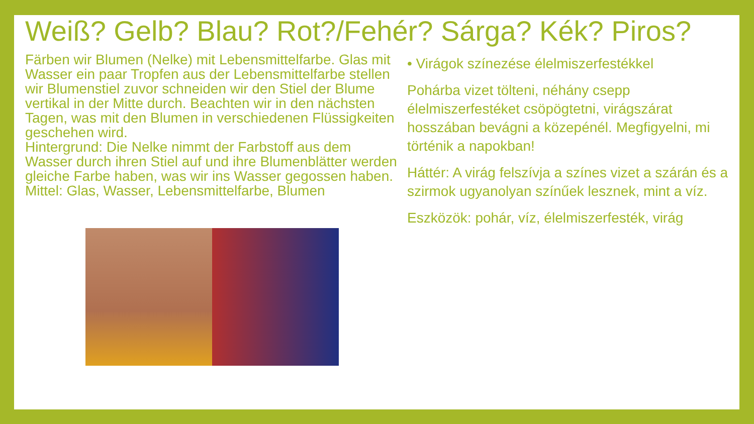Weiß? Gelb? Blau? Rot?/Fehér? Sárga? Kék? Piros?
Färben wir Blumen (Nelke) mit Lebensmittelfarbe. Glas mit Wasser ein paar Tropfen aus der Lebensmittelfarbe stellen wir Blumenstiel zuvor schneiden wir den Stiel der Blume vertikal in der Mitte durch. Beachten wir in den nächsten Tagen, was mit den Blumen in verschiedenen Flüssigkeiten geschehen wird.
Hintergrund: Die Nelke nimmt der Farbstoff aus dem Wasser durch ihren Stiel auf und ihre Blumenblätter werden gleiche Farbe haben, was wir ins Wasser gegossen haben.
Mittel: Glas, Wasser, Lebensmittelfarbe, Blumen
• Virágok színezése élelmiszerfestékkel
Pohárba vizet tölteni, néhány csepp élelmiszerfestéket csöpögtetni, virágszárat hosszában bevágni a közepénél. Megfigyelni, mi történik a napokban!
Háttér: A virág felszívja a színes vizet a szárán és a szirmok ugyanolyan színűek lesznek, mint a víz.
Eszközök: pohár, víz, élelmiszerfesték, virág